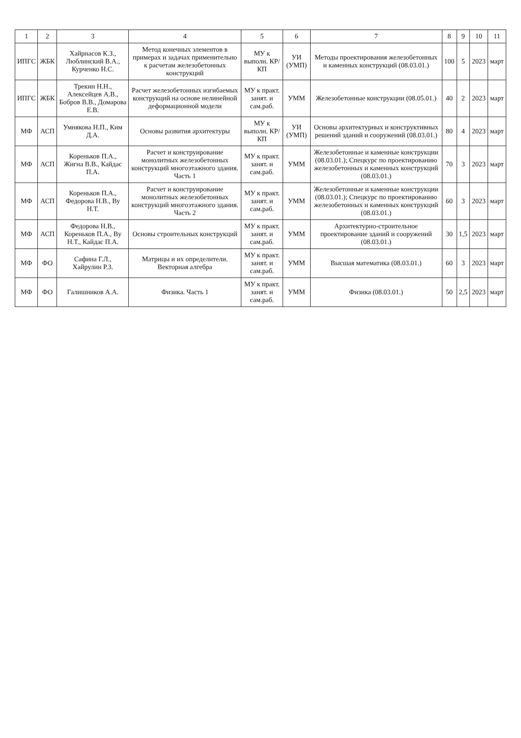| 1 | 2 | 3 | 4 | 5 | 6 | 7 | 8 | 9 | 10 | 11 |
| --- | --- | --- | --- | --- | --- | --- | --- | --- | --- | --- |
| ИПГС | ЖБК | Хайрнасов К.З., Люблинский В.А., Курченко Н.С. | Метод конечных элементов в примерах и задачах применительно к расчетам железобетонных конструкций | МУ к выполн. КР/КП | УИ (УМП) | Методы проектирования железобетонных и каменных конструкций (08.03.01.) | 100 | 5 | 2023 | март |
| ИПГС | ЖБК | Трекин Н.Н., Алексейцев А.В., Бобров В.В., Домарова Е.В. | Расчет железобетонных изгибаемых конструкций на основе нелинейной деформационной модели | МУ к практ. занят. и сам.раб. | УММ | Железобетонные конструкции (08.05.01.) | 40 | 2 | 2023 | март |
| МФ | АСП | Умнякова Н.П., Ким Д.А. | Основы развития архитектуры | МУ к выполн. КР/КП | УИ (УМП) | Основы архитектурных и конструктивных решений зданий и сооружений (08.03.01.) | 80 | 4 | 2023 | март |
| МФ | АСП | Кореньков П.А., Жигна В.В., Кайдас П.А. | Расчет и конструирование монолитных железобетонных конструкций многоэтажного здания. Часть 1 | МУ к практ. занят. и сам.раб. | УММ | Железобетонные и каменные конструкции (08.03.01.); Спецкурс по проектированию железобетонных и каменных конструкций (08.03.01.) | 70 | 3 | 2023 | март |
| МФ | АСП | Кореньков П.А., Федорова Н.В., Ву Н.Т. | Расчет и конструирование монолитных железобетонных конструкций многоэтажного здания. Часть 2 | МУ к практ. занят. и сам.раб. | УММ | Железобетонные и каменные конструкции (08.03.01.); Спецкурс по проектированию железобетонных и каменных конструкций (08.03.01.) | 60 | 3 | 2023 | март |
| МФ | АСП | Федорова Н.В., Кореньков П.А., Ву Н.Т., Кайдас П.А. | Основы строительных конструкций | МУ к практ. занят. и сам.раб. | УММ | Архитектурно-строительное проектирование зданий и сооружений (08.03.01.) | 30 | 1,5 | 2023 | март |
| МФ | ФО | Сафина Г.Л., Хайрулин Р.З. | Матрицы и их определители. Векторная алгебра | МУ к практ. занят. и сам.раб. | УММ | Высшая математика (08.03.01.) | 60 | 3 | 2023 | март |
| МФ | ФО | Галишников А.А. | Физика. Часть 1 | МУ к практ. занят. и сам.раб. | УММ | Физика (08.03.01.) | 50 | 2,5 | 2023 | март |